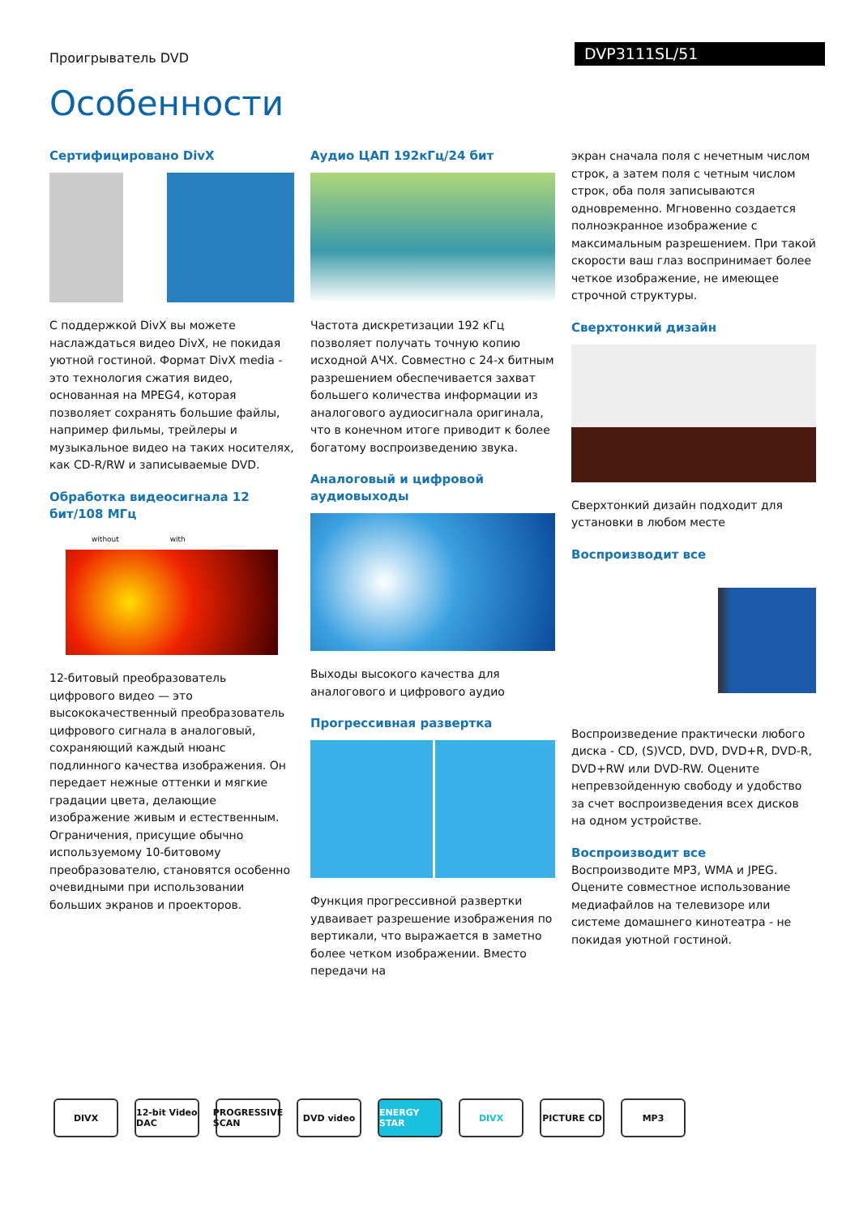Проигрыватель DVD
DVP3111SL/51
Особенности
Сертифицировано DivX
С поддержкой DivX вы можете наслаждаться видео DivX, не покидая уютной гостиной. Формат DivX media - это технология сжатия видео, основанная на MPEG4, которая позволяет сохранять большие файлы, например фильмы, трейлеры и музыкальное видео на таких носителях, как CD-R/RW и записываемые DVD.
Обработка видеосигнала 12 бит/108 МГц
without with
12-битовый преобразователь цифрового видео — это высококачественный преобразователь цифрового сигнала в аналоговый, сохраняющий каждый нюанс подлинного качества изображения. Он передает нежные оттенки и мягкие градации цвета, делающие изображение живым и естественным. Ограничения, присущие обычно используемому 10-битовому преобразователю, становятся особенно очевидными при использовании больших экранов и проекторов.
Аудио ЦАП 192кГц/24 бит
Частота дискретизации 192 кГц позволяет получать точную копию исходной АЧХ. Совместно с 24-х битным разрешением обеспечивается захват большего количества информации из аналогового аудиосигнала оригинала, что в конечном итоге приводит к более богатому воспроизведению звука.
Аналоговый и цифровой аудиовыходы
Выходы высокого качества для аналогового и цифрового аудио
Прогрессивная развертка
Функция прогрессивной развертки удваивает разрешение изображения по вертикали, что выражается в заметно более четком изображении. Вместо передачи на
экран сначала поля с нечетным числом строк, а затем поля с четным числом строк, оба поля записываются одновременно. Мгновенно создается полноэкранное изображение с максимальным разрешением. При такой скорости ваш глаз воспринимает более четкое изображение, не имеющее строчной структуры.
Сверхтонкий дизайн
Сверхтонкий дизайн подходит для установки в любом месте
Воспроизводит все
Воспроизведение практически любого диска - CD, (S)VCD, DVD, DVD+R, DVD-R, DVD+RW или DVD-RW. Оцените непревзойденную свободу и удобство за счет воспроизведения всех дисков на одном устройстве.
Воспроизводит все
Воспроизводите MP3, WMA и JPEG. Оцените совместное использование медиафайлов на телевизоре или системе домашнего кинотеатра - не покидая уютной гостиной.
DIVX
12-bit Video DAC
PROGRESSIVE SCAN
DVD video ENERGY STAR DIVX PICTURE CD MP3